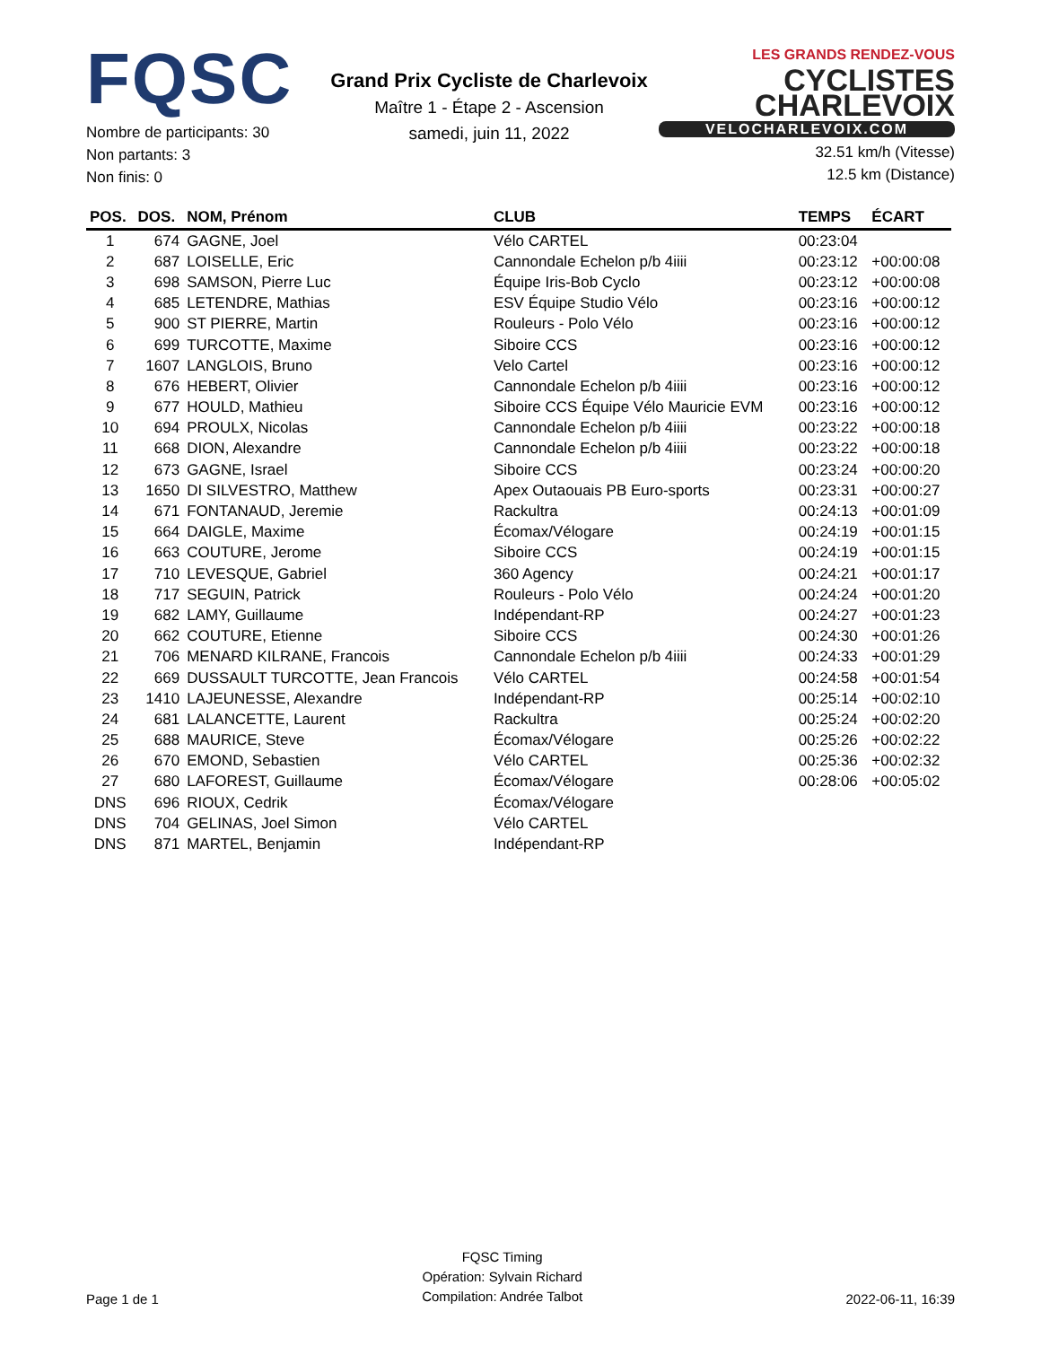FQSC
Nombre de participants: 30
Non partants: 3
Non finis: 0
Grand Prix Cycliste de Charlevoix
Maître 1 - Étape 2 - Ascension
samedi, juin 11, 2022
LES GRANDS RENDEZ-VOUS CYCLISTES
CHARLEVOIX
VELOCHARLEVOIX.COM
32.51 km/h (Vitesse)
12.5 km (Distance)
| POS. | DOS. | NOM, Prénom | CLUB | TEMPS | ÉCART |
| --- | --- | --- | --- | --- | --- |
| 1 | 674 | GAGNE, Joel | Vélo CARTEL | 00:23:04 | |
| 2 | 687 | LOISELLE, Eric | Cannondale Echelon p/b 4iiii | 00:23:12 | +00:00:08 |
| 3 | 698 | SAMSON, Pierre Luc | Équipe Iris-Bob Cyclo | 00:23:12 | +00:00:08 |
| 4 | 685 | LETENDRE, Mathias | ESV Équipe Studio Vélo | 00:23:16 | +00:00:12 |
| 5 | 900 | ST PIERRE, Martin | Rouleurs - Polo Vélo | 00:23:16 | +00:00:12 |
| 6 | 699 | TURCOTTE, Maxime | Siboire CCS | 00:23:16 | +00:00:12 |
| 7 | 1607 | LANGLOIS, Bruno | Velo Cartel | 00:23:16 | +00:00:12 |
| 8 | 676 | HEBERT, Olivier | Cannondale Echelon p/b 4iiii | 00:23:16 | +00:00:12 |
| 9 | 677 | HOULD, Mathieu | Siboire CCS Équipe Vélo Mauricie EVM | 00:23:16 | +00:00:12 |
| 10 | 694 | PROULX, Nicolas | Cannondale Echelon p/b 4iiii | 00:23:22 | +00:00:18 |
| 11 | 668 | DION, Alexandre | Cannondale Echelon p/b 4iiii | 00:23:22 | +00:00:18 |
| 12 | 673 | GAGNE, Israel | Siboire CCS | 00:23:24 | +00:00:20 |
| 13 | 1650 | DI SILVESTRO, Matthew | Apex Outaouais PB Euro-sports | 00:23:31 | +00:00:27 |
| 14 | 671 | FONTANAUD, Jeremie | Rackultra | 00:24:13 | +00:01:09 |
| 15 | 664 | DAIGLE, Maxime | Écomax/Vélogare | 00:24:19 | +00:01:15 |
| 16 | 663 | COUTURE, Jerome | Siboire CCS | 00:24:19 | +00:01:15 |
| 17 | 710 | LEVESQUE, Gabriel | 360 Agency | 00:24:21 | +00:01:17 |
| 18 | 717 | SEGUIN, Patrick | Rouleurs - Polo Vélo | 00:24:24 | +00:01:20 |
| 19 | 682 | LAMY, Guillaume | Indépendant-RP | 00:24:27 | +00:01:23 |
| 20 | 662 | COUTURE, Etienne | Siboire CCS | 00:24:30 | +00:01:26 |
| 21 | 706 | MENARD KILRANE, Francois | Cannondale Echelon p/b 4iiii | 00:24:33 | +00:01:29 |
| 22 | 669 | DUSSAULT TURCOTTE, Jean Francois | Vélo CARTEL | 00:24:58 | +00:01:54 |
| 23 | 1410 | LAJEUNESSE, Alexandre | Indépendant-RP | 00:25:14 | +00:02:10 |
| 24 | 681 | LALANCETTE, Laurent | Rackultra | 00:25:24 | +00:02:20 |
| 25 | 688 | MAURICE, Steve | Écomax/Vélogare | 00:25:26 | +00:02:22 |
| 26 | 670 | EMOND, Sebastien | Vélo CARTEL | 00:25:36 | +00:02:32 |
| 27 | 680 | LAFOREST, Guillaume | Écomax/Vélogare | 00:28:06 | +00:05:02 |
| DNS | 696 | RIOUX, Cedrik | Écomax/Vélogare | | |
| DNS | 704 | GELINAS, Joel Simon | Vélo CARTEL | | |
| DNS | 871 | MARTEL, Benjamin | Indépendant-RP | | |
Page 1 de 1
FQSC Timing
Opération: Sylvain Richard
Compilation: Andrée Talbot
2022-06-11, 16:39